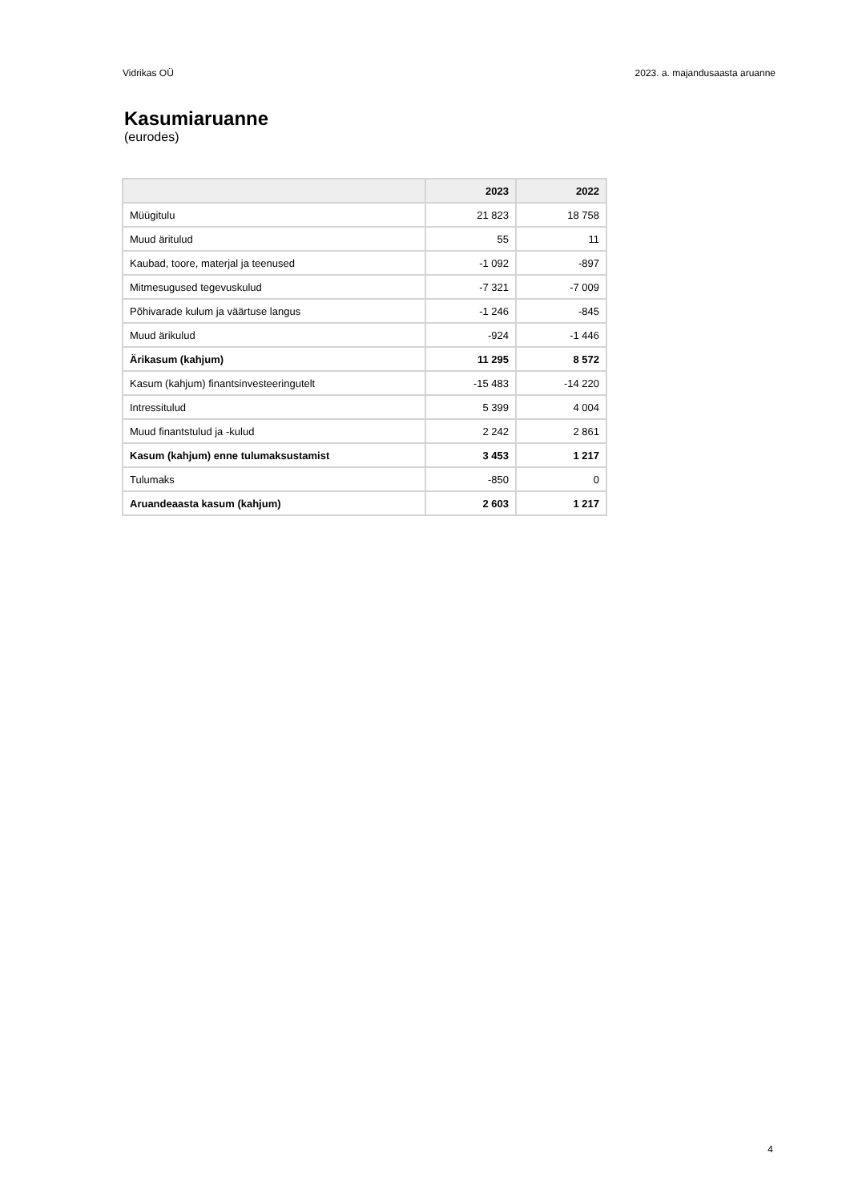Vidrikas OÜ 2023. a. majandusaasta aruanne
Kasumiaruanne
(eurodes)
| | 2023 | 2022 |
| --- | --- | --- |
| Müügitulu | 21 823 | 18 758 |
| Muud äritulud | 55 | 11 |
| Kaubad, toore, materjal ja teenused | -1 092 | -897 |
| Mitmesugused tegevuskulud | -7 321 | -7 009 |
| Põhivarade kulum ja väärtuse langus | -1 246 | -845 |
| Muud ärikulud | -924 | -1 446 |
| Ärikasum (kahjum) | 11 295 | 8 572 |
| Kasum (kahjum) finantsinvesteeringutelt | -15 483 | -14 220 |
| Intressitulud | 5 399 | 4 004 |
| Muud finantstulud ja -kulud | 2 242 | 2 861 |
| Kasum (kahjum) enne tulumaksustamist | 3 453 | 1 217 |
| Tulumaks | -850 | 0 |
| Aruandeaasta kasum (kahjum) | 2 603 | 1 217 |
4